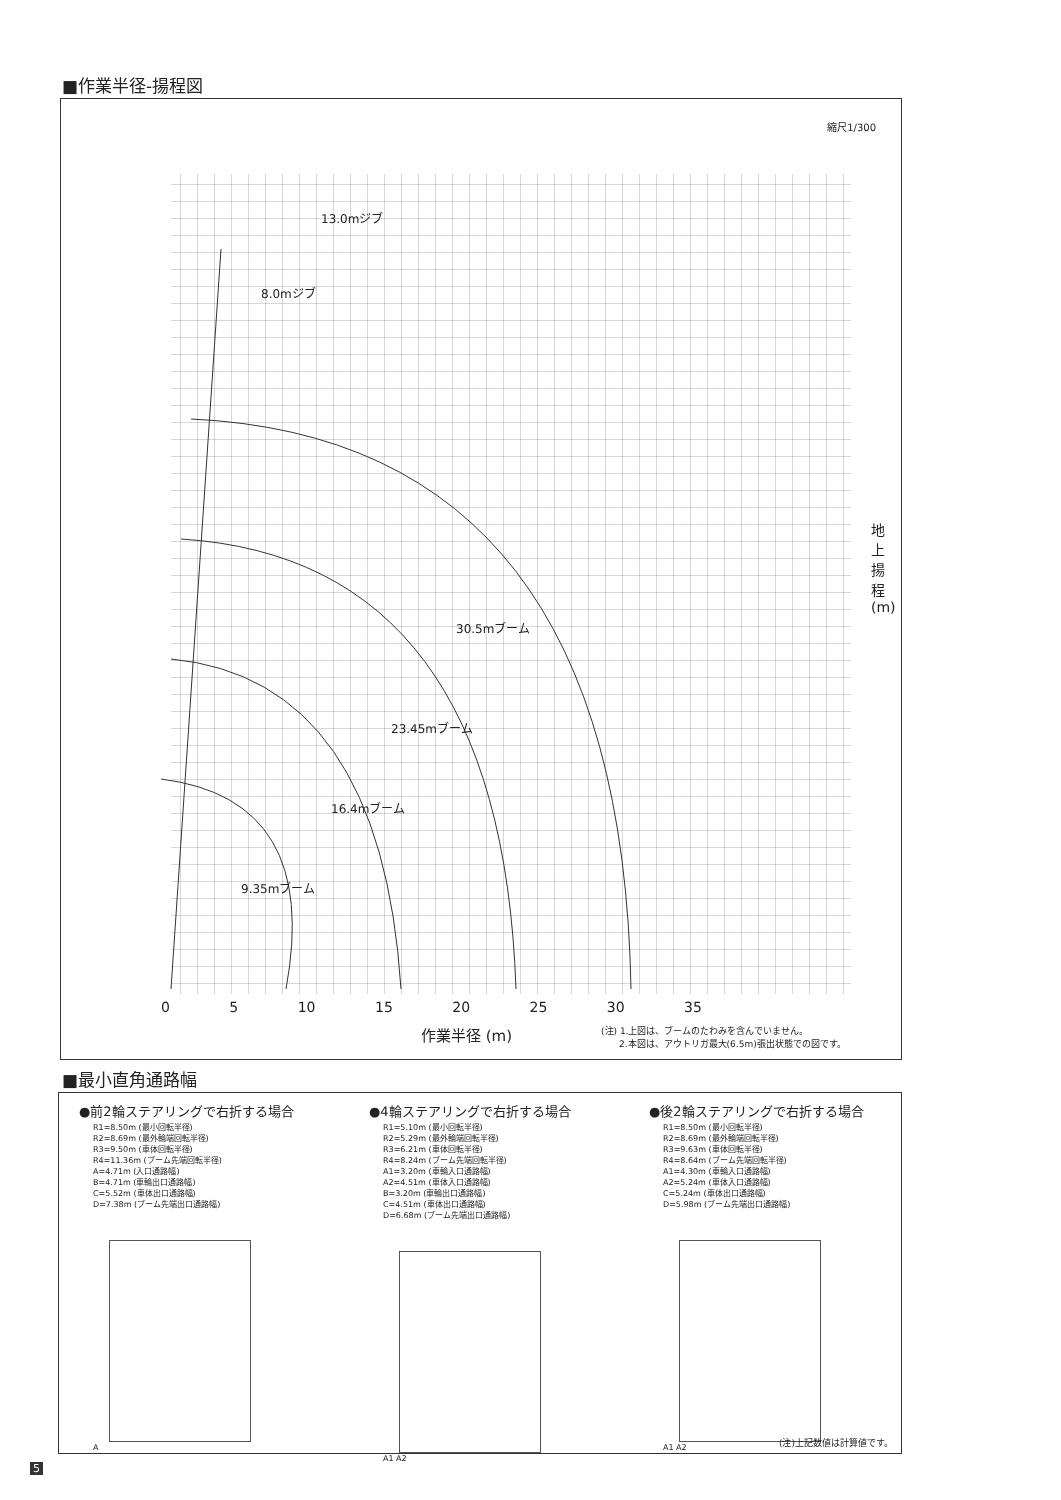■作業半径-揚程図
縮尺1/300
地上揚程(m)
0 5 10 15 20 25 30 35
作業半径 (m)
(注) 1.上図は、ブームのたわみを含んでいません。
　　2.本図は、アウトリガ最大(6.5m)張出状態での図です。
30.5mブーム
23.45mブーム
16.4mブーム
9.35mブーム
13.0mジブ
8.0mジブ
■最小直角通路幅
●前2輪ステアリングで右折する場合
R1=8.50m (最小回転半径)
R2=8.69m (最外輪端回転半径)
R3=9.50m (車体回転半径)
R4=11.36m (ブーム先端回転半径)
A=4.71m (入口通路幅)
B=4.71m (車輪出口通路幅)
C=5.52m (車体出口通路幅)
D=7.38m (ブーム先端出口通路幅)
A
●4輪ステアリングで右折する場合
R1=5.10m (最小回転半径)
R2=5.29m (最外輪端回転半径)
R3=6.21m (車体回転半径)
R4=8.24m (ブーム先端回転半径)
A1=3.20m (車輪入口通路幅)
A2=4.51m (車体入口通路幅)
B=3.20m (車輪出口通路幅)
C=4.51m (車体出口通路幅)
D=6.68m (ブーム先端出口通路幅)
A1 A2
●後2輪ステアリングで右折する場合
R1=8.50m (最小回転半径)
R2=8.69m (最外輪端回転半径)
R3=9.63m (車体回転半径)
R4=8.64m (ブーム先端回転半径)
A1=4.30m (車輪入口通路幅)
A2=5.24m (車体入口通路幅)
C=5.24m (車体出口通路幅)
D=5.98m (ブーム先端出口通路幅)
A1 A2
(注)上記数値は計算値です。
5